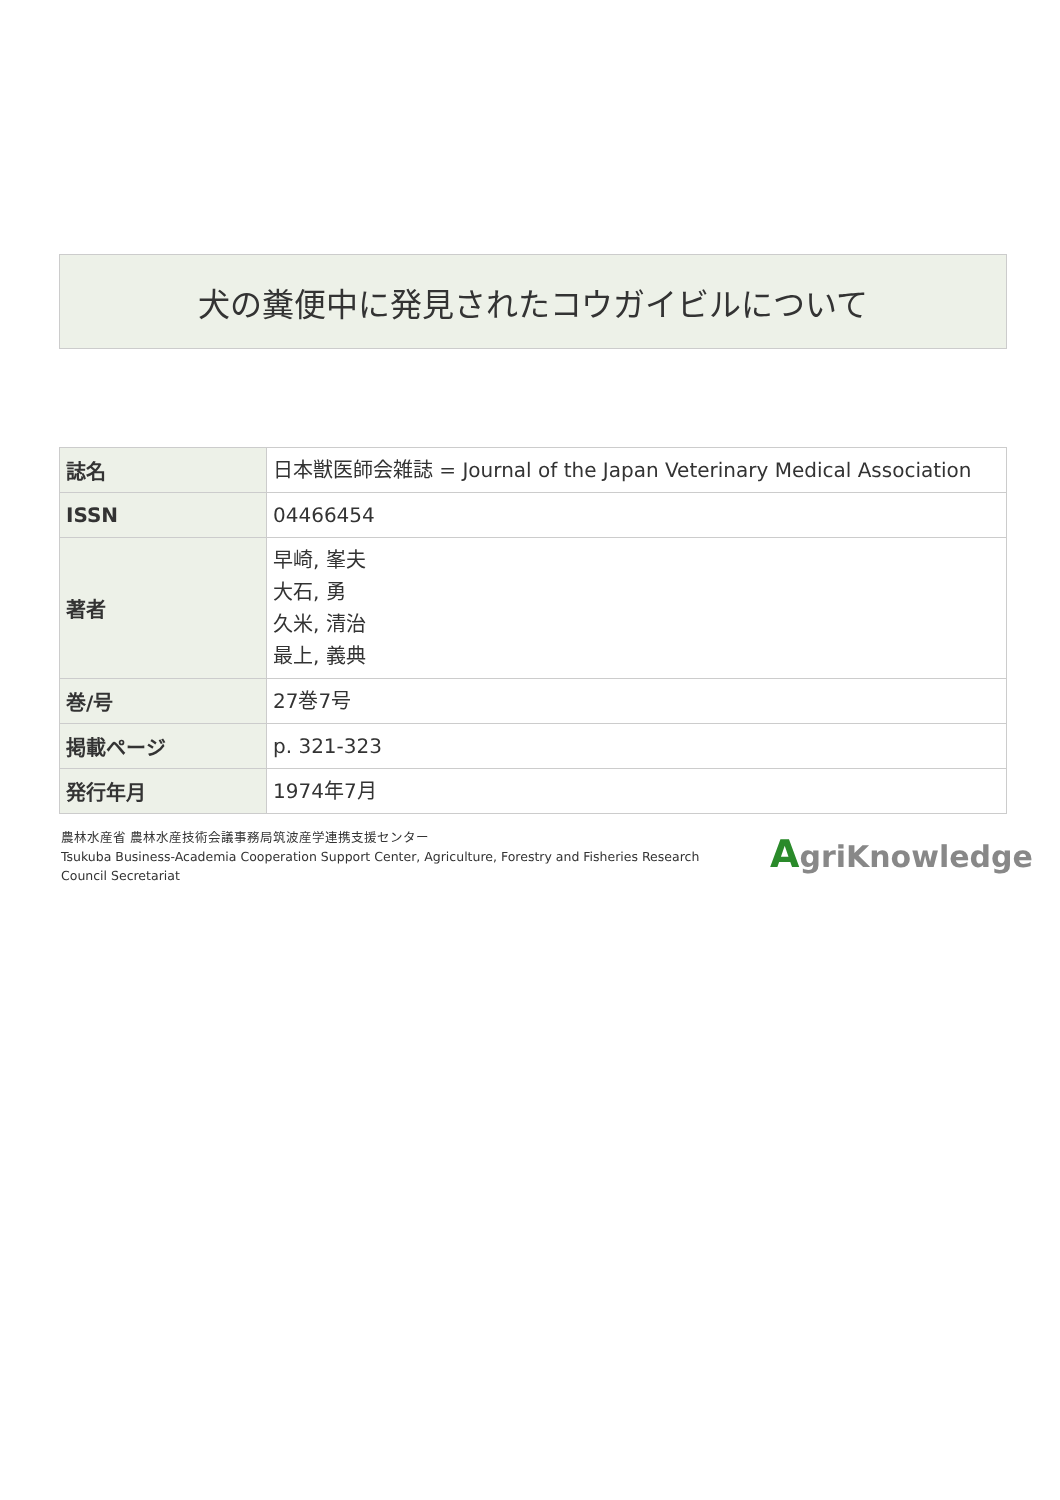犬の糞便中に発見されたコウガイビルについて
| 誌名 | 日本獣医師会雑誌 = Journal of the Japan Veterinary Medical Association |
| ISSN | 04466454 |
| 著者 | 早崎, 峯夫 大石, 勇 久米, 清治 最上, 義典 |
| 巻/号 | 27巻7号 |
| 掲載ページ | p. 321-323 |
| 発行年月 | 1974年7月 |
農林水産省 農林水産技術会議事務局筑波産学連携支援センター
Tsukuba Business-Academia Cooperation Support Center, Agriculture, Forestry and Fisheries Research Council Secretariat
AgriKnowledge